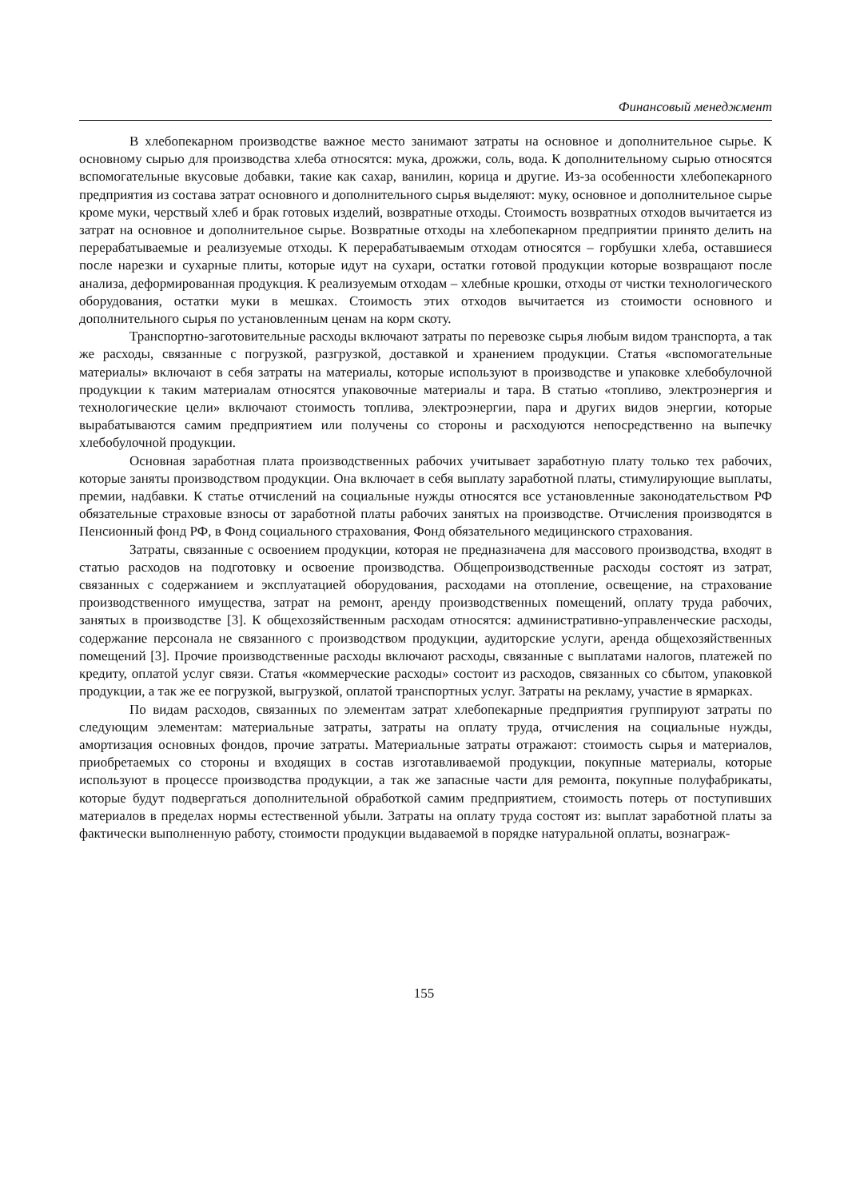Финансовый менеджмент
В хлебопекарном производстве важное место занимают затраты на основное и дополнительное сырье. К основному сырью для производства хлеба относятся: мука, дрожжи, соль, вода. К дополнительному сырью относятся вспомогательные вкусовые добавки, такие как сахар, ванилин, корица и другие. Из-за особенности хлебопекарного предприятия из состава затрат основного и дополнительного сырья выделяют: муку, основное и дополнительное сырье кроме муки, черствый хлеб и брак готовых изделий, возвратные отходы. Стоимость возвратных отходов вычитается из затрат на основное и дополнительное сырье. Возвратные отходы на хлебопекарном предприятии принято делить на перерабатываемые и реализуемые отходы. К перерабатываемым отходам относятся – горбушки хлеба, оставшиеся после нарезки и сухарные плиты, которые идут на сухари, остатки готовой продукции которые возвращают после анализа, деформированная продукция. К реализуемым отходам – хлебные крошки, отходы от чистки технологического оборудования, остатки муки в мешках. Стоимость этих отходов вычитается из стоимости основного и дополнительного сырья по установленным ценам на корм скоту.
Транспортно-заготовительные расходы включают затраты по перевозке сырья любым видом транспорта, а так же расходы, связанные с погрузкой, разгрузкой, доставкой и хранением продукции. Статья «вспомогательные материалы» включают в себя затраты на материалы, которые используют в производстве и упаковке хлебобулочной продукции к таким материалам относятся упаковочные материалы и тара. В статью «топливо, электроэнергия и технологические цели» включают стоимость топлива, электроэнергии, пара и других видов энергии, которые вырабатываются самим предприятием или получены со стороны и расходуются непосредственно на выпечку хлебобулочной продукции.
Основная заработная плата производственных рабочих учитывает заработную плату только тех рабочих, которые заняты производством продукции. Она включает в себя выплату заработной платы, стимулирующие выплаты, премии, надбавки. К статье отчислений на социальные нужды относятся все установленные законодательством РФ обязательные страховые взносы от заработной платы рабочих занятых на производстве. Отчисления производятся в Пенсионный фонд РФ, в Фонд социального страхования, Фонд обязательного медицинского страхования.
Затраты, связанные с освоением продукции, которая не предназначена для массового производства, входят в статью расходов на подготовку и освоение производства. Общепроизводственные расходы состоят из затрат, связанных с содержанием и эксплуатацией оборудования, расходами на отопление, освещение, на страхование производственного имущества, затрат на ремонт, аренду производственных помещений, оплату труда рабочих, занятых в производстве [3]. К общехозяйственным расходам относятся: административно-управленческие расходы, содержание персонала не связанного с производством продукции, аудиторские услуги, аренда общехозяйственных помещений [3]. Прочие производственные расходы включают расходы, связанные с выплатами налогов, платежей по кредиту, оплатой услуг связи. Статья «коммерческие расходы» состоит из расходов, связанных со сбытом, упаковкой продукции, а так же ее погрузкой, выгрузкой, оплатой транспортных услуг. Затраты на рекламу, участие в ярмарках.
По видам расходов, связанных по элементам затрат хлебопекарные предприятия группируют затраты по следующим элементам: материальные затраты, затраты на оплату труда, отчисления на социальные нужды, амортизация основных фондов, прочие затраты. Материальные затраты отражают: стоимость сырья и материалов, приобретаемых со стороны и входящих в состав изготавливаемой продукции, покупные материалы, которые используют в процессе производства продукции, а так же запасные части для ремонта, покупные полуфабрикаты, которые будут подвергаться дополнительной обработкой самим предприятием, стоимость потерь от поступивших материалов в пределах нормы естественной убыли. Затраты на оплату труда состоят из: выплат заработной платы за фактически выполненную работу, стоимости продукции выдаваемой в порядке натуральной оплаты, вознаграж-
155